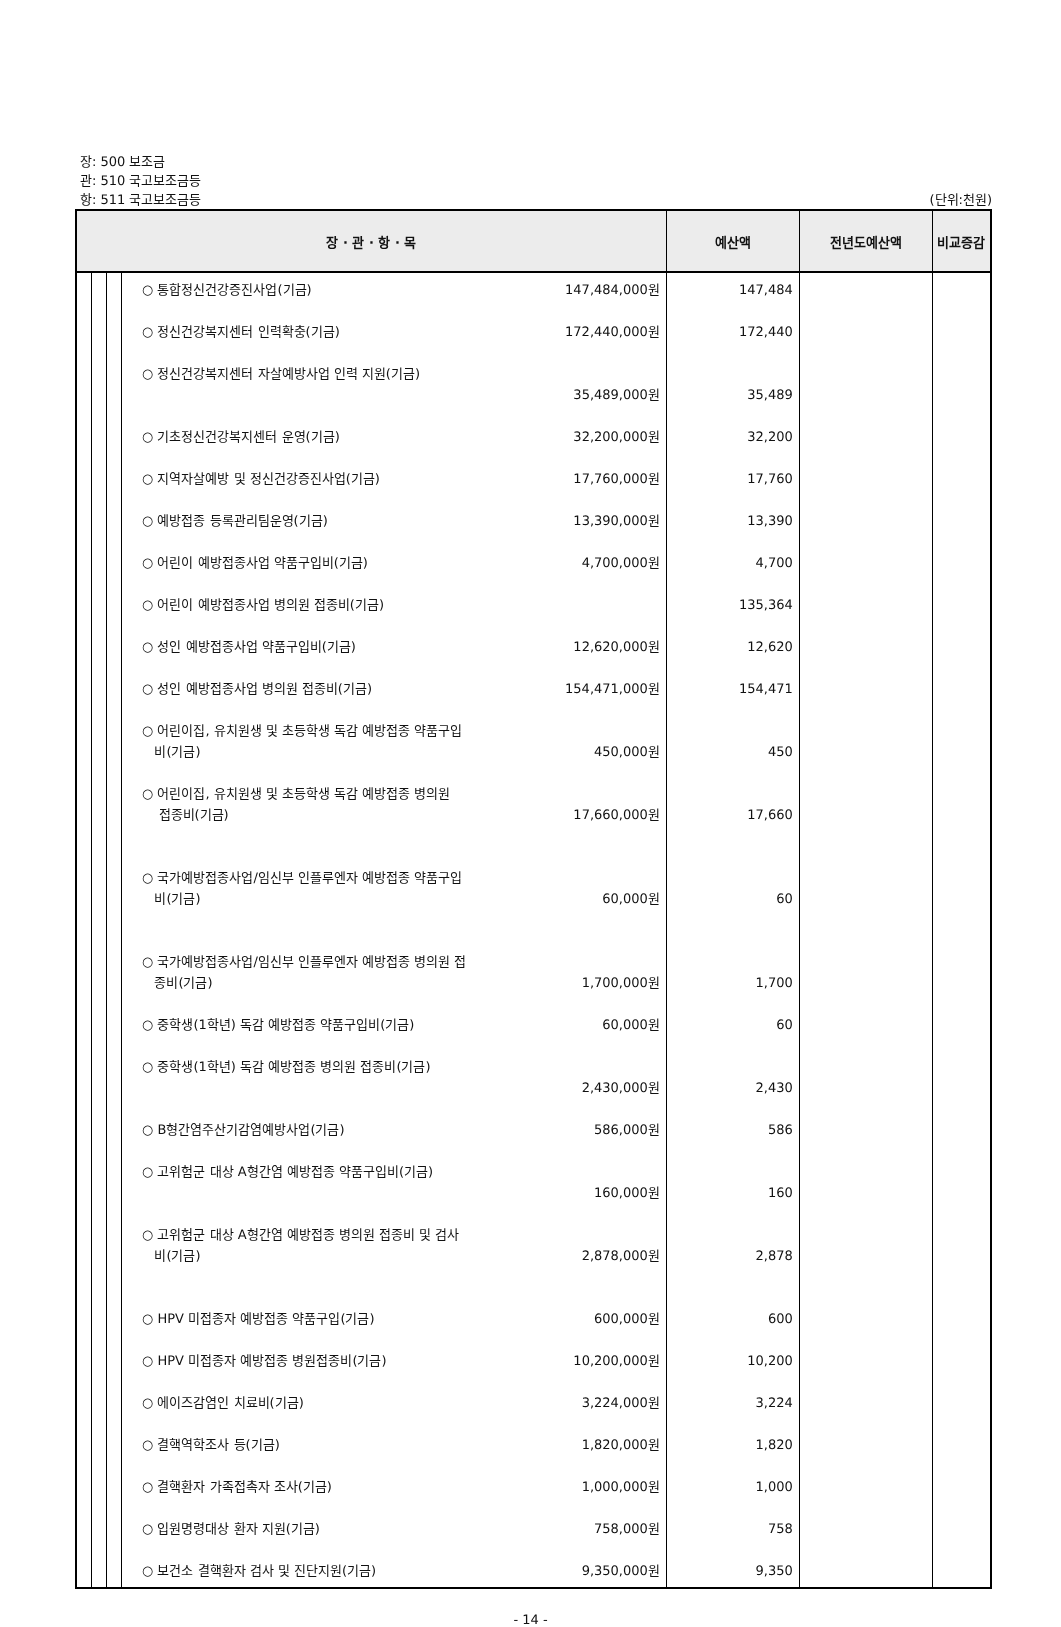장: 500 보조금
관: 510 국고보조금등
항: 511 국고보조금등 (단위:천원)
| 장 · 관 · 항 · 목 | | | | 예산액 | 전년도예산액 | 비교증감 |
| --- | --- | --- | --- | --- | --- | --- |
| | | | ○ 통합정신건강증진사업(기금) 147,484,000원 ○ 정신건강복지센터 인력확충(기금) 172,440,000원 ○ 정신건강복지센터 자살예방사업 인력 지원(기금) 35,489,000원 ○ 기초정신건강복지센터 운영(기금) 32,200,000원 ○ 지역자살예방 및 정신건강증진사업(기금) 17,760,000원 ○ 예방접종 등록관리팀운영(기금) 13,390,000원 ○ 어린이 예방접종사업 약품구입비(기금) 4,700,000원 ○ 어린이 예방접종사업 병의원 접종비(기금) ○ 성인 예방접종사업 약품구입비(기금) 12,620,000원 ○ 성인 예방접종사업 병의원 접종비(기금) 154,471,000원 ○ 어린이집, 유치원생 및 초등학생 독감 예방접종 약품구입 비(기금) 450,000원 ○ 어린이집, 유치원생 및 초등학생 독감 예방접종 병의원 접종비(기금) 17,660,000원 ○ 국가예방접종사업/임신부 인플루엔자 예방접종 약품구입 비(기금) 60,000원 ○ 국가예방접종사업/임신부 인플루엔자 예방접종 병의원 접 종비(기금) 1,700,000원 ○ 중학생(1학년) 독감 예방접종 약품구입비(기금) 60,000원 ○ 중학생(1학년) 독감 예방접종 병의원 접종비(기금) 2,430,000원 ○ B형간염주산기감염예방사업(기금) 586,000원 ○ 고위험군 대상 A형간염 예방접종 약품구입비(기금) 160,000원 ○ 고위험군 대상 A형간염 예방접종 병의원 접종비 및 검사 비(기금) 2,878,000원 ○ HPV 미접종자 예방접종 약품구입(기금) 600,000원 ○ HPV 미접종자 예방접종 병원접종비(기금) 10,200,000원 ○ 에이즈감염인 치료비(기금) 3,224,000원 ○ 결핵역학조사 등(기금) 1,820,000원 ○ 결핵환자 가족접촉자 조사(기금) 1,000,000원 ○ 입원명령대상 환자 지원(기금) 758,000원 ○ 보건소 결핵환자 검사 및 진단지원(기금) 9,350,000원 | 147,484 172,440 35,489 32,200 17,760 13,390 4,700 135,364 12,620 154,471 450 17,660 60 1,700 60 2,430 586 160 2,878 600 10,200 3,224 1,820 1,000 758 9,350 | | |
- 14 -